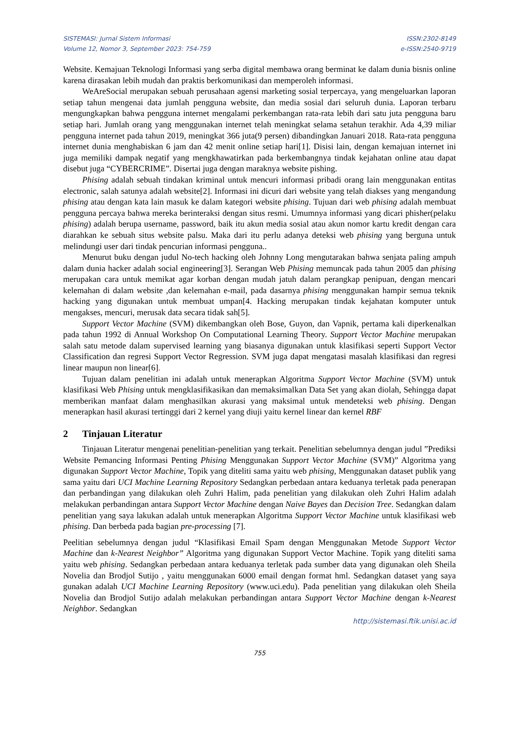SISTEMASI: Jurnal Sistem Informasi
Volume 12, Nomor 3, September 2023: 754-759
ISSN:2302-8149
e-ISSN:2540-9719
Website. Kemajuan Teknologi Informasi yang serba digital membawa orang berminat ke dalam dunia bisnis online karena dirasakan lebih mudah dan praktis berkomunikasi dan memperoleh informasi.
WeAreSocial merupakan sebuah perusahaan agensi marketing sosial terpercaya, yang mengeluarkan laporan setiap tahun mengenai data jumlah pengguna website, dan media sosial dari seluruh dunia. Laporan terbaru mengungkapkan bahwa pengguna internet mengalami perkembangan rata-rata lebih dari satu juta pengguna baru setiap hari. Jumlah orang yang menggunakan internet telah meningkat selama setahun terakhir. Ada 4,39 miliar pengguna internet pada tahun 2019, meningkat 366 juta(9 persen) dibandingkan Januari 2018. Rata-rata pengguna internet dunia menghabiskan 6 jam dan 42 menit online setiap hari[1]. Disisi lain, dengan kemajuan internet ini juga memiliki dampak negatif yang mengkhawatirkan pada berkembangnya tindak kejahatan online atau dapat disebut juga “CYBERCRIME”. Disertai juga dengan maraknya website pishing.
Phising adalah sebuah tindakan kriminal untuk mencuri informasi pribadi orang lain menggunakan entitas electronic, salah satunya adalah website[2]. Informasi ini dicuri dari website yang telah diakses yang mengandung phising atau dengan kata lain masuk ke dalam kategori website phising. Tujuan dari web phising adalah membuat pengguna percaya bahwa mereka berinteraksi dengan situs resmi. Umumnya informasi yang dicari phisher(pelaku phising) adalah berupa username, password, baik itu akun media sosial atau akun nomor kartu kredit dengan cara diarahkan ke sebuah situs website palsu. Maka dari itu perlu adanya deteksi web phising yang berguna untuk melindungi user dari tindak pencurian informasi pengguna..
Menurut buku dengan judul No-tech hacking oleh Johnny Long mengutarakan bahwa senjata paling ampuh dalam dunia hacker adalah social engineering[3]. Serangan Web Phising memuncak pada tahun 2005 dan phising merupakan cara untuk memikat agar korban dengan mudah jatuh dalam perangkap penipuan, dengan mencari kelemahan di dalam website ,dan kelemahan e-mail, pada dasarnya phising menggunakan hampir semua teknik hacking yang digunakan untuk membuat umpan[4. Hacking merupakan tindak kejahatan komputer untuk mengakses, mencuri, merusak data secara tidak sah[5].
Support Vector Machine (SVM) dikembangkan oleh Bose, Guyon, dan Vapnik, pertama kali diperkenalkan pada tahun 1992 di Annual Workshop On Computational Learning Theory. Support Vector Machine merupakan salah satu metode dalam supervised learning yang biasanya digunakan untuk klasifikasi seperti Support Vector Classification dan regresi Support Vector Regression. SVM juga dapat mengatasi masalah klasifikasi dan regresi linear maupun non linear[6].
Tujuan dalam penelitian ini adalah untuk menerapkan Algoritma Support Vector Machine (SVM) untuk klasifikasi Web Phising untuk mengklasifikasikan dan memaksimalkan Data Set yang akan diolah, Sehingga dapat memberikan manfaat dalam menghasilkan akurasi yang maksimal untuk mendeteksi web phising. Dengan menerapkan hasil akurasi tertinggi dari 2 kernel yang diuji yaitu kernel linear dan kernel RBF
2 Tinjauan Literatur
Tinjauan Literatur mengenai penelitian-penelitian yang terkait. Penelitian sebelumnya dengan judul ”Prediksi Website Pemancing Informasi Penting Phising Menggunakan Support Vector Machine (SVM)” Algoritma yang digunakan Support Vector Machine, Topik yang diteliti sama yaitu web phising, Menggunakan dataset publik yang sama yaitu dari UCI Machine Learning Repository Sedangkan perbedaan antara keduanya terletak pada penerapan dan perbandingan yang dilakukan oleh Zuhri Halim, pada penelitian yang dilakukan oleh Zuhri Halim adalah melakukan perbandingan antara Support Vector Machine dengan Naive Bayes dan Decision Tree. Sedangkan dalam penelitian yang saya lakukan adalah untuk menerapkan Algoritma Support Vector Machine untuk klasifikasi web phising. Dan berbeda pada bagian pre-processing [7].
Peelitian sebelumnya dengan judul “Klasifikasi Email Spam dengan Menggunakan Metode Support Vector Machine dan k-Nearest Neighbor” Algoritma yang digunakan Support Vector Machine. Topik yang diteliti sama yaitu web phising. Sedangkan perbedaan antara keduanya terletak pada sumber data yang digunakan oleh Sheila Novelia dan Brodjol Sutijo , yaitu menggunakan 6000 email dengan format hml. Sedangkan dataset yang saya gunakan adalah UCI Machine Learning Repository (www.uci.edu). Pada penelitian yang dilakukan oleh Sheila Novelia dan Brodjol Sutijo adalah melakukan perbandingan antara Support Vector Machine dengan k-Nearest Neighbor. Sedangkan
http://sistemasi.ftik.unisi.ac.id
755